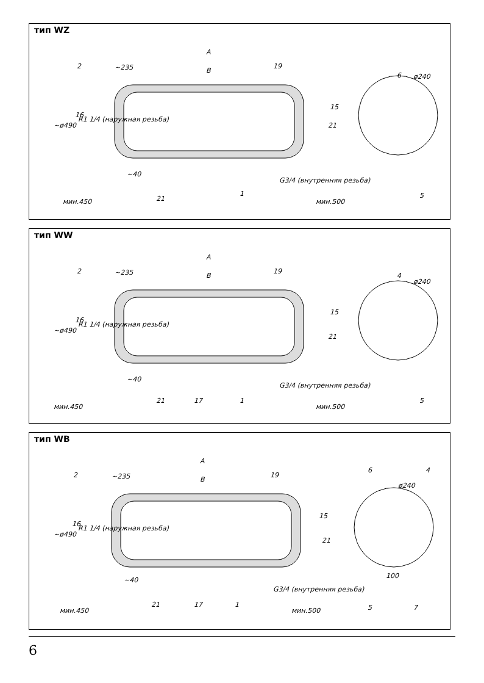тип WZ
A
B
~235
~ø490
R1 1/4 (наружная резьба)
~40
G3/4 (внутренняя резьба)
мин.450
мин.500
ø240
2
19
16
15
21
1
6
21
5
тип WW
A
B
~235
~ø490
R1 1/4 (наружная резьба)
~40
G3/4 (внутренняя резьба)
мин.450
мин.500
ø240
2
19
16
15
21
17
1
4
21
5
тип WB
A
B
~235
~ø490
R1 1/4 (наружная резьба)
~40
G3/4 (внутренняя резьба)
мин.450
мин.500
ø240
2
19
16
15
21
17
1
6
4
21
100
5
7
6